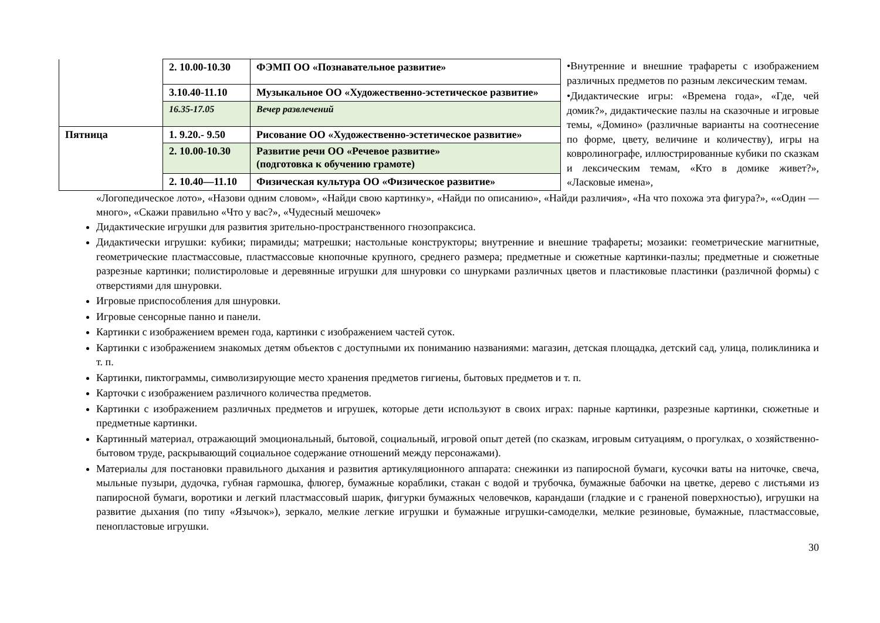| | 2. 10.00-10.30 | ФЭМП ОО «Познавательное развитие» |
| | 3.10.40-11.10 | Музыкальное ОО «Художественно-эстетическое развитие» |
| | 16.35-17.05 | Вечер развлечений |
| Пятница | 1. 9.20.- 9.50 | Рисование ОО «Художественно-эстетическое развитие» |
| | 2. 10.00-10.30 | Развитие речи ОО «Речевое развитие» (подготовка к обучению грамоте) |
| | 2. 10.40—11.10 | Физическая культура ОО «Физическое развитие» |
•Внутренние и внешние трафареты с изображением различных предметов по разным лексическим темам.
•Дидактические игры: «Времена года», «Где, чей домик?», дидактические пазлы на сказочные и игровые темы, «Домино» (различные варианты на соотнесение по форме, цвету, величине и количеству), игры на ковролинографе, иллюстрированные кубики по сказкам и лексическим темам, «Кто в домике живет?», «Ласковые имена»,
«Логопедическое лото», «Назови одним словом», «Найди свою картинку», «Найди по описанию», «Найди различия», «На что похожа эта фигура?», ««Один — много», «Скажи правильно «Что у вас?», «Чудесный мешочек»
Дидактические игрушки для развития зрительно-пространственного гнозопраксиса.
Дидактически игрушки: кубики; пирамиды; матрешки; настольные конструкторы; внутренние и внешние трафареты; мозаики: геометрические магнитные, геометрические пластмассовые, пластмассовые кнопочные крупного, среднего размера; предметные и сюжетные картинки-пазлы; предметные и сюжетные разрезные картинки; полистироловые и деревянные игрушки для шнуровки со шнурками различных цветов и пластиковые пластинки (различной формы) с отверстиями для шнуровки.
Игровые приспособления для шнуровки.
Игровые сенсорные панно и панели.
Картинки с изображением времен года, картинки с изображением частей суток.
Картинки с изображением знакомых детям объектов с доступными их пониманию названиями: магазин, детская площадка, детский сад, улица, поликлиника и т. п.
Картинки, пиктограммы, символизирующие место хранения предметов гигиены, бытовых предметов и т. п.
Карточки с изображением различного количества предметов.
Картинки с изображением различных предметов и игрушек, которые дети используют в своих играх: парные картинки, разрезные картинки, сюжетные и предметные картинки.
Картинный материал, отражающий эмоциональный, бытовой, социальный, игровой опыт детей (по сказкам, игровым ситуациям, о прогулках, о хозяйственно-бытовом труде, раскрывающий социальное содержание отношений между персонажами).
Материалы для постановки правильного дыхания и развития артикуляционного аппарата: снежинки из папиросной бумаги, кусочки ваты на ниточке, свеча, мыльные пузыри, дудочка, губная гармошка, флюгер, бумажные кораблики, стакан с водой и трубочка, бумажные бабочки на цветке, дерево с листьями из папиросной бумаги, воротики и легкий пластмассовый шарик, фигурки бумажных человечков, карандаши (гладкие и с граненой поверхностью), игрушки на развитие дыхания (по типу «Язычок»), зеркало, мелкие легкие игрушки и бумажные игрушки-самоделки, мелкие резиновые, бумажные, пластмассовые, пенопластовые игрушки.
30